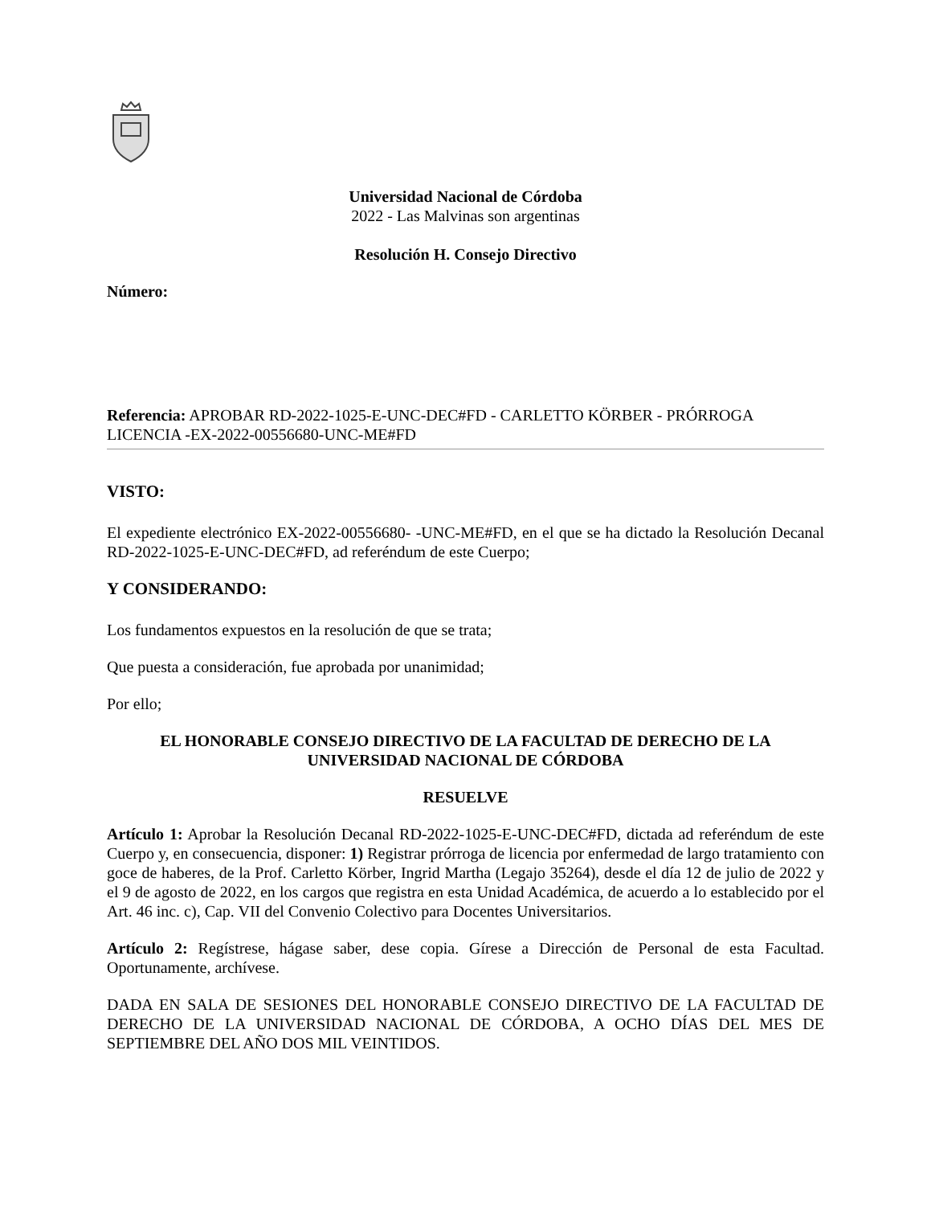Universidad Nacional de Córdoba
2022 - Las Malvinas son argentinas
Resolución H. Consejo Directivo
Número:
Referencia: APROBAR RD-2022-1025-E-UNC-DEC#FD - CARLETTO KÖRBER - PRÓRROGA LICENCIA -EX-2022-00556680-UNC-ME#FD
VISTO:
El expediente electrónico EX-2022-00556680- -UNC-ME#FD, en el que se ha dictado la Resolución Decanal RD-2022-1025-E-UNC-DEC#FD, ad referéndum de este Cuerpo;
Y CONSIDERANDO:
Los fundamentos expuestos en la resolución de que se trata;
Que puesta a consideración, fue aprobada por unanimidad;
Por ello;
EL HONORABLE CONSEJO DIRECTIVO DE LA FACULTAD DE DERECHO DE LA UNIVERSIDAD NACIONAL DE CÓRDOBA
RESUELVE
Artículo 1: Aprobar la Resolución Decanal RD-2022-1025-E-UNC-DEC#FD, dictada ad referéndum de este Cuerpo y, en consecuencia, disponer: 1) Registrar prórroga de licencia por enfermedad de largo tratamiento con goce de haberes, de la Prof. Carletto Körber, Ingrid Martha (Legajo 35264), desde el día 12 de julio de 2022 y el 9 de agosto de 2022, en los cargos que registra en esta Unidad Académica, de acuerdo a lo establecido por el Art. 46 inc. c), Cap. VII del Convenio Colectivo para Docentes Universitarios.
Artículo 2: Regístrese, hágase saber, dese copia. Gírese a Dirección de Personal de esta Facultad. Oportunamente, archívese.
DADA EN SALA DE SESIONES DEL HONORABLE CONSEJO DIRECTIVO DE LA FACULTAD DE DERECHO DE LA UNIVERSIDAD NACIONAL DE CÓRDOBA, A OCHO DÍAS DEL MES DE SEPTIEMBRE DEL AÑO DOS MIL VEINTIDOS.